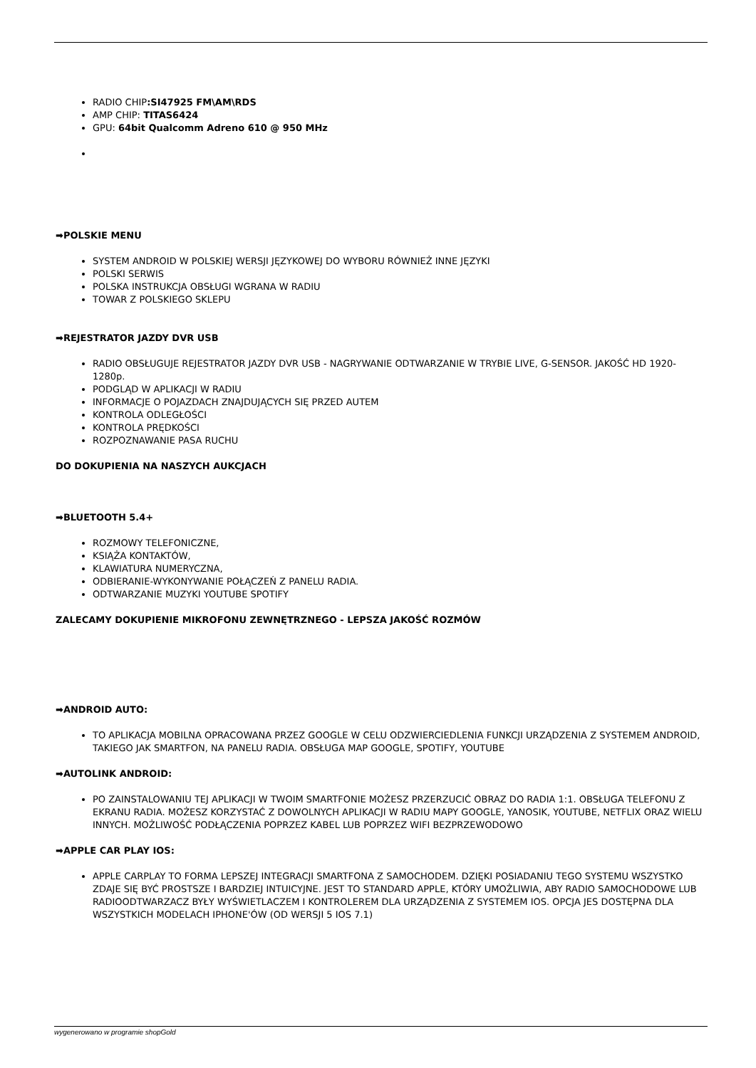RADIO CHIP:SI47925 FM\AM\RDS
AMP CHIP: TITAS6424
GPU: 64bit Qualcomm Adreno 610 @ 950 MHz
➡POLSKIE MENU
SYSTEM ANDROID W POLSKIEJ WERSJI JĘZYKOWEJ DO WYBORU RÓWNIEŻ INNE JĘZYKI
POLSKI SERWIS
POLSKA INSTRUKCJA OBSŁUGI WGRANA W RADIU
TOWAR Z POLSKIEGO SKLEPU
➡REJESTRATOR JAZDY DVR USB
RADIO OBSŁUGUJE REJESTRATOR JAZDY DVR USB - NAGRYWANIE ODTWARZANIE W TRYBIE LIVE, G-SENSOR. JAKOŚĆ HD 1920-1280p.
PODGLĄD W APLIKACJI W RADIU
INFORMACJE O POJAZDACH ZNAJDUJĄCYCH SIĘ PRZED AUTEM
KONTROLA ODLEGŁOŚCI
KONTROLA PRĘDKOŚCI
ROZPOZNAWANIE PASA RUCHU
DO DOKUPIENIA NA NASZYCH AUKCJACH
➡BLUETOOTH 5.4+
ROZMOWY TELEFONICZNE,
KSIĄŻA KONTAKTÓW,
KLAWIATURA NUMERYCZNA,
ODBIERANIE-WYKONYWANIE POŁĄCZEŃ Z PANELU RADIA.
ODTWARZANIE MUZYKI YOUTUBE SPOTIFY
ZALECAMY DOKUPIENIE MIKROFONU ZEWNĘTRZNEGO - LEPSZA JAKOŚĆ ROZMÓW
➡ANDROID AUTO:
TO APLIKACJA MOBILNA OPRACOWANA PRZEZ GOOGLE W CELU ODZWIERCIEDLENIA FUNKCJI URZĄDZENIA Z SYSTEMEM ANDROID, TAKIEGO JAK SMARTFON, NA PANELU RADIA. OBSŁUGA MAP GOOGLE, SPOTIFY, YOUTUBE
➡AUTOLINK ANDROID:
PO ZAINSTALOWANIU TEJ APLIKACJI W TWOIM SMARTFONIE MOŻESZ PRZERZUCIĆ OBRAZ DO RADIA 1:1. OBSŁUGA TELEFONU Z EKRANU RADIA. MOŻESZ KORZYSTAĆ Z DOWOLNYCH APLIKACJI W RADIU MAPY GOOGLE, YANOSIK, YOUTUBE, NETFLIX ORAZ WIELU INNYCH. MOŻLIWOŚĆ PODŁĄCZENIA POPRZEZ KABEL LUB POPRZEZ WIFI BEZPRZEWODOWO
➡APPLE CAR PLAY IOS:
APPLE CARPLAY TO FORMA LEPSZEJ INTEGRACJI SMARTFONA Z SAMOCHODEM. DZIĘKI POSIADANIU TEGO SYSTEMU WSZYSTKO ZDAJE SIĘ BYĆ PROSTSZE I BARDZIEJ INTUICYJNE. JEST TO STANDARD APPLE, KTÓRY UMOŻLIWIA, ABY RADIO SAMOCHODOWE LUB RADIOODTWARZACZ BYŁY WYŚWIETLACZEM I KONTROLEREM DLA URZĄDZENIA Z SYSTEMEM IOS. OPCJA JES DOSTĘPNA DLA WSZYSTKICH MODELACH IPHONE'ÓW (OD WERSJI 5 IOS 7.1)
wygenerowano w programie shopGold